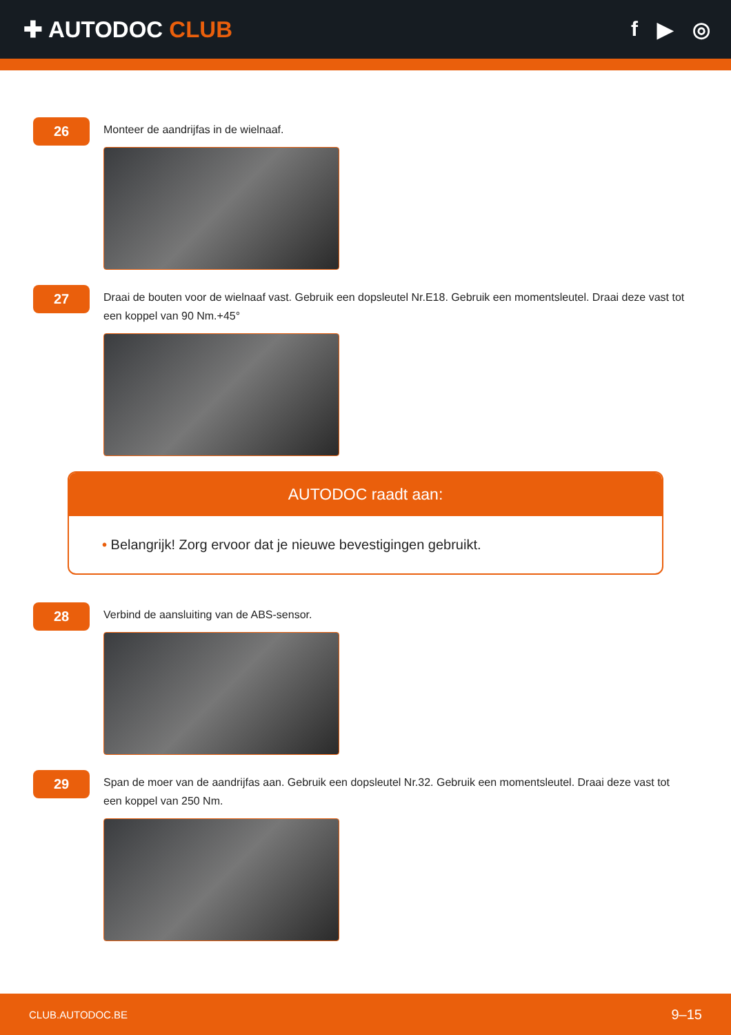✚ AUTODOC CLUB f ▶ ◎
26
Monteer de aandrijfas in de wielnaaf.
27
Draai de bouten voor de wielnaaf vast. Gebruik een dopsleutel Nr.E18. Gebruik een momentsleutel. Draai deze vast tot een koppel van 90 Nm.+45°
AUTODOC raadt aan:
• Belangrijk! Zorg ervoor dat je nieuwe bevestigingen gebruikt.
28
Verbind de aansluiting van de ABS-sensor.
29
Span de moer van de aandrijfas aan. Gebruik een dopsleutel Nr.32. Gebruik een momentsleutel. Draai deze vast tot een koppel van 250 Nm.
CLUB.AUTODOC.BE 9–15